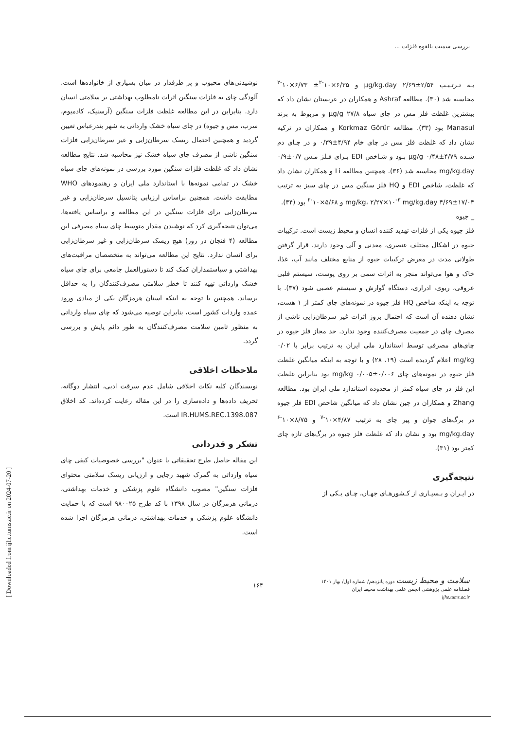بررسی سمیت بالقوه فلزات ...
بـه تـرتـیـب µg/kg.day ۲/۶۹±۲/۵۴ و ۶/۳۵×۱۰<sup>-۲</sup>± ۶/۷۳×۱۰<sup>-۲</sup> محاسبه شد (۳۰). مطالعه Ashraf و همکاران در عربستان نشان داد که بیشترین غلظت فلز مس در چای سیاه ۲۷/۸ µg/g و مربوط به برند Manasul بود (۳۳). مطالعه Korkmaz Görür و همکاران در ترکیه نشان داد که غلظت فلز مس در چای خام ۴/۹۴±۰/۳۹ و در چـای دم شـده ۴/۷۹±۰/۴۸ µg/g بـود و شـاخص EDI بـرای فـلز مـس ۰/۷±۰/۹ mg/kg.day محاسبه شد (۳۶). همچنین مطالعه Li و همکاران نشان داد که غلظت، شاخص EDI و HQ فلز سنگین مس در چای سبز به ترتیب ۱۷/۰۴±۴/۶۹ mg/kg، ۲/۲۷×۱۰<sup>-۳</sup> mg/kg.day و ۵/۶۸×۱۰<sup>-۲</sup> بود (۳۴).
_ جیوه
فلز جیوه یکی از فلزات تهدید کننده انسان و محیط زیست است. ترکیبات جیوه در اشکال مختلف عنصری، معدنی و آلی وجود دارند. قرار گرفتن طولانی مدت در معرض ترکیبات جیوه از منابع مختلف مانند آب، غذا، خاک و هوا می‌تواند منجر به اثرات سمی بر روی پوست، سیستم قلبی عروقی، ریوی، ادراری، دستگاه گوارش و سیستم عصبی شود (۳۷). با توجه به اینکه شاخص HQ فلز جیوه در نمونه‌های چای کمتر از ۱ هست، نشان دهنده آن است که احتمال بروز اثرات غیر سرطان‌زایی ناشی از مصرف چای در جمعیت مصرف‌کننده وجود ندارد. حد مجاز فلز جیوه در چای‌های مصرفی توسط استاندارد ملی ایران به ترتیب برابر با ۰/۰۲ mg/kg اعلام گردیده است (۱۹، ۲۸) و با توجه به اینکه میانگین غلظت فلز جیوه در نمونه‌های چای ۰/۰۰۶±۰/۰۰۵ mg/kg بود بنابراین غلظت این فلز در چای سیاه کمتر از محدوده استاندارد ملی ایران بود. مطالعه Zhang و همکاران در چین نشان داد که میانگین شاخص EDI فلز جیوه در برگ‌های جوان و پیر چای به ترتیب ۴/۸۷×۱۰<sup>-۷</sup> و ۸/۷۵×۱۰<sup>-۶</sup> mg/kg.day بود و نشان داد که غلظت فلز جیوه در برگ‌های تازه چای کمتر بود (۳۱).
نتیجه‌گیری
در ایـران و بـسیـاری از کـشورهـای جهـان، چـای یـکی از
نوشیدنی‌های محبوب و پر طرفدار در میان بسیاری از خانواده‌ها است. آلودگی چای به فلزات سنگین اثرات نامطلوب بهداشتی بر سلامتی انسان دارد. بنابراین در این مطالعه غلظت فلزات سنگین (آرسنیک، کادمیوم، سرب، مس و جیوه) در چای سیاه خشک وارداتی به شهر بندرعباس تعیین گردید و همچنین احتمال ریسک سرطان‌زایی و غیر سرطان‌زایی فلزات سنگین ناشی از مصرف چای سیاه خشک نیز محاسبه شد. نتایج مطالعه نشان داد که غلظت فلزات سنگین مورد بررسی در نمونه‌های چای سیاه خشک در تمامی نمونه‌ها با استاندارد ملی ایران و رهنمودهای WHO مطابقت داشت. همچنین براساس ارزیابی پتانسیل سرطان‌زایی و غیر سرطان‌زایی برای فلزات سنگین در این مطالعه و براساس یافته‌ها، می‌توان نتیجه‌گیری کرد که نوشیدن مقدار متوسط چای سیاه مصرفی این مطالعه (۴ فنجان در روز) هیچ ریسک سرطان‌زایی و غیر سرطان‌زایی برای انسان ندارد. نتایج این مطالعه می‌تواند به متخصصان مراقبت‌های بهداشتی و سیاستمداران کمک کند تا دستورالعمل جامعی برای چای سیاه خشک وارداتی تهیه کنند تا خطر سلامتی مصرف‌کنندگان را به حداقل برساند. همچنین با توجه به اینکه استان هرمزگان یکی از مبادی ورود عمده واردات کشور است، بنابراین توصیه می‌شود که چای سیاه وارداتی به منظور تامین سلامت مصرف‌کنندگان به طور دائم پایش و بررسی گردد.
ملاحظات اخلاقی
نویسندگان کلیه نکات اخلاقی شامل عدم سرقت ادبی، انتشار دوگانه، تحریف داده‌ها و داده‌سازی را در این مقاله رعایت کرده‌اند. کد اخلاق IR.HUMS.REC.1398.087 است.
تشکر و قدردانی
این مقاله حاصل طرح تحقیقاتی با عنوان "بررسی خصوصیات کیفی چای سیاه وارداتی به گمرک شهید رجایی و ارزیابی ریسک سلامتی محتوای فلزات سنگین" مصوب دانشگاه علوم پزشکی و خدمات بهداشتی، درمانی هرمزگان در سال ۱۳۹۸ با کد طرح ۹۸۰۰۲۵ است که با حمایت دانشگاه علوم پزشکی و خدمات بهداشتی، درمانی هرمزگان اجرا شده است.
[ Downloaded from ijhe.tums.ac.ir on 2024-07-20 ]
سلامت و محیط زیست دوره پانزدهم/ شماره اول/ بهار ۱۴۰۱
فصلنامه علمی پژوهشی انجمن علمی بهداشت محیط ایران
ijhe.tums.ac.ir
۱۶۴